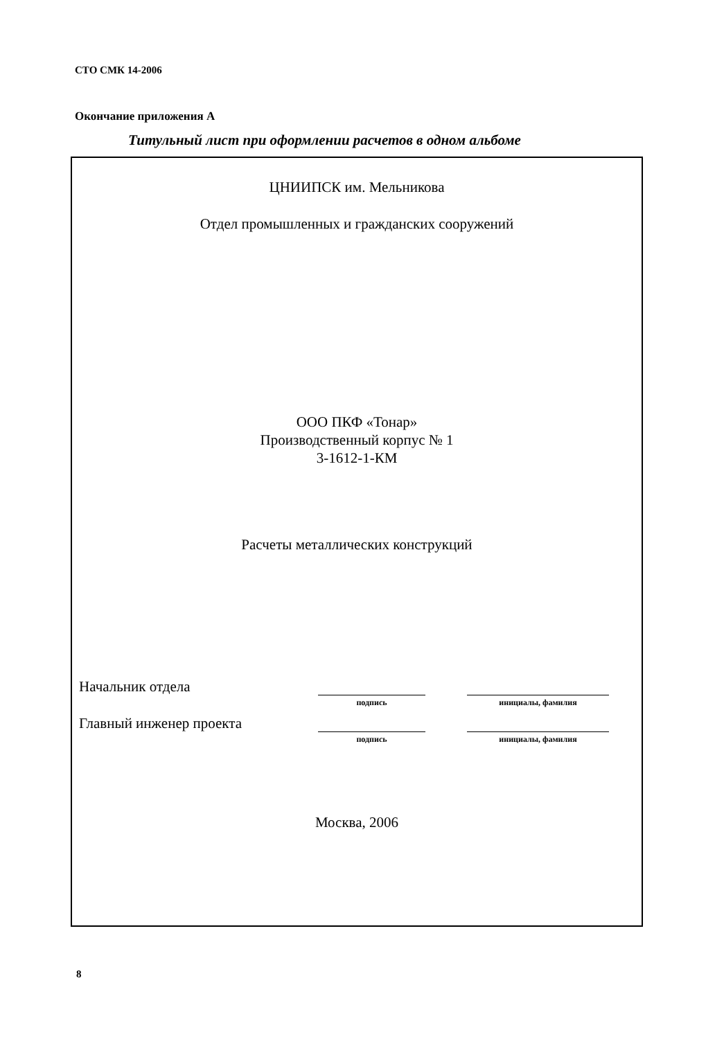СТО СМК 14-2006
Окончание приложения А
Титульный лист при оформлении расчетов в одном альбоме
ЦНИИПСК им. Мельникова
Отдел промышленных и гражданских сооружений
ООО ПКФ «Тонар»
Производственный корпус № 1
3-1612-1-КМ
Расчеты металлических конструкций
Начальник отдела
подпись инициалы, фамилия
Главный инженер проекта
подпись инициалы, фамилия
Москва, 2006
8